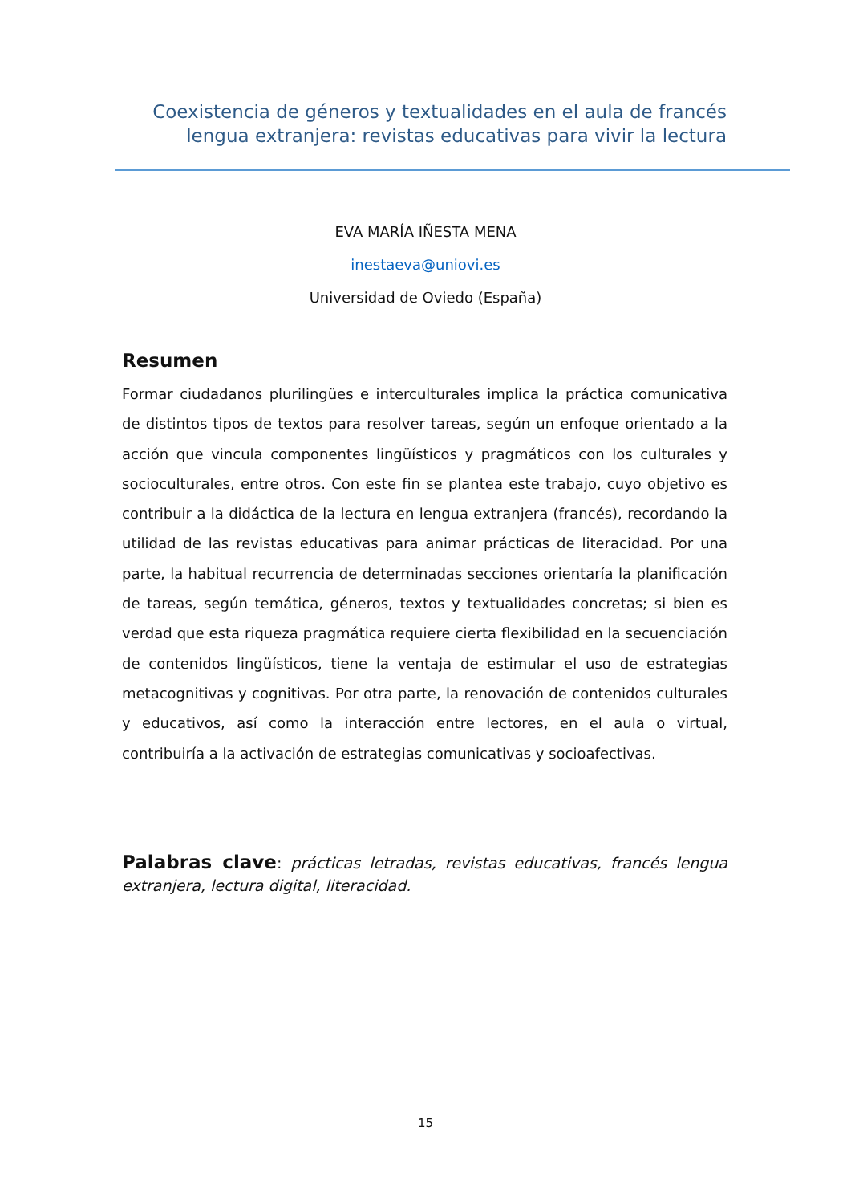Coexistencia de géneros y textualidades en el aula de francés lengua extranjera: revistas educativas para vivir la lectura
EVA MARÍA IÑESTA MENA
inestaeva@uniovi.es
Universidad de Oviedo (España)
Resumen
Formar ciudadanos plurilingües e interculturales implica la práctica comunicativa de distintos tipos de textos para resolver tareas, según un enfoque orientado a la acción que vincula componentes lingüísticos y pragmáticos con los culturales y socioculturales, entre otros. Con este fin se plantea este trabajo, cuyo objetivo es contribuir a la didáctica de la lectura en lengua extranjera (francés), recordando la utilidad de las revistas educativas para animar prácticas de literacidad. Por una parte, la habitual recurrencia de determinadas secciones orientaría la planificación de tareas, según temática, géneros, textos y textualidades concretas; si bien es verdad que esta riqueza pragmática requiere cierta flexibilidad en la secuenciación de contenidos lingüísticos, tiene la ventaja de estimular el uso de estrategias metacognitivas y cognitivas. Por otra parte, la renovación de contenidos culturales y educativos, así como la interacción entre lectores, en el aula o virtual, contribuiría a la activación de estrategias comunicativas y socioafectivas.
Palabras clave: prácticas letradas, revistas educativas, francés lengua extranjera, lectura digital, literacidad.
15